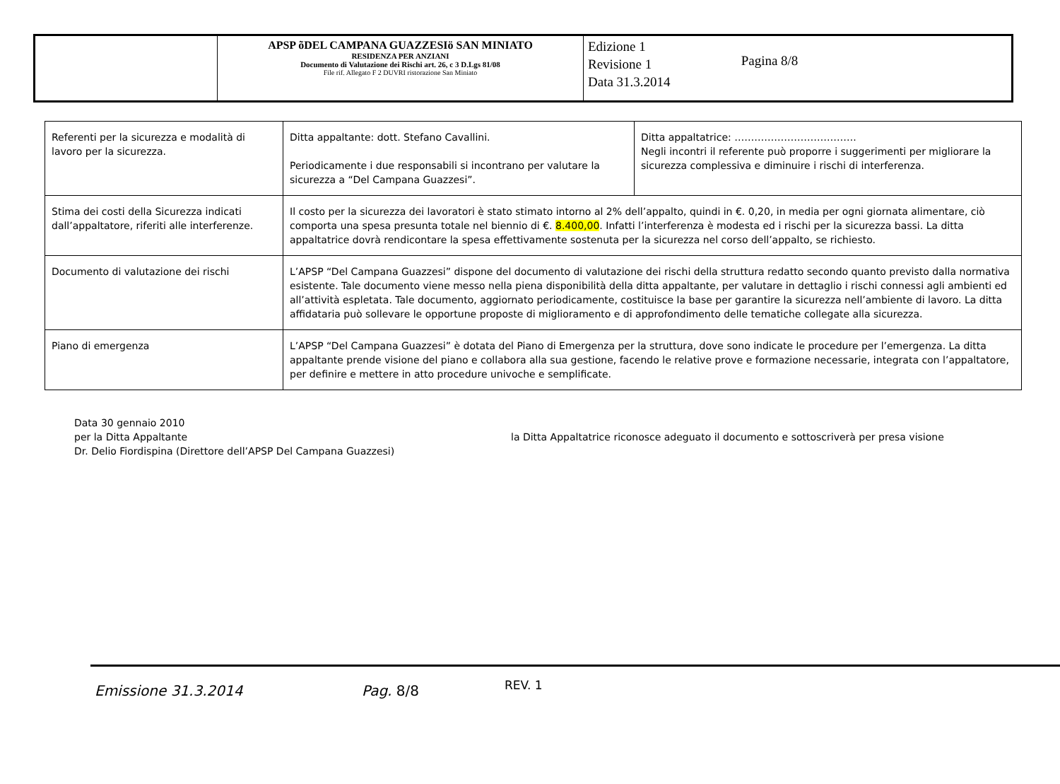| | APSP õDEL CAMPANA GUAZZESIö SAN MINIATO RESIDENZA PER ANZIANI Documento di Valutazione dei Rischi art. 26, c 3 D.Lgs 81/08 File rif. Allegato F 2 DUVRI ristorazione San Miniato | Edizione 1 Revisione 1 Data 31.3.2014 Pagina 8/8 |
| Referenti per la sicurezza e modalità di lavoro per la sicurezza. | Ditta appaltante: dott. Stefano Cavallini. Periodicamente i due responsabili si incontrano per valutare la sicurezza a “Del Campana Guazzesi”. | Ditta appaltatrice: ………………………………. Negli incontri il referente può proporre i suggerimenti per migliorare la sicurezza complessiva e diminuire i rischi di interferenza. |
| Stima dei costi della Sicurezza indicati dall’appaltatore, riferiti alle interferenze. | Il costo per la sicurezza dei lavoratori è stato stimato intorno al 2% dell’appalto, quindi in €. 0,20, in media per ogni giornata alimentare, ciò comporta una spesa presunta totale nel biennio di €. 8.400,00 . Infatti l’interferenza è modesta ed i rischi per la sicurezza bassi. La ditta appaltatrice dovrà rendicontare la spesa effettivamente sostenuta per la sicurezza nel corso dell’appalto, se richiesto. | |
| Documento di valutazione dei rischi | L’APSP “Del Campana Guazzesi” dispone del documento di valutazione dei rischi della struttura redatto secondo quanto previsto dalla normativa esistente. Tale documento viene messo nella piena disponibilità della ditta appaltante, per valutare in dettaglio i rischi connessi agli ambienti ed all’attività espletata. Tale documento, aggiornato periodicamente, costituisce la base per garantire la sicurezza nell’ambiente di lavoro. La ditta affidataria può sollevare le opportune proposte di miglioramento e di approfondimento delle tematiche collegate alla sicurezza. | |
| Piano di emergenza | L’APSP “Del Campana Guazzesi” è dotata del Piano di Emergenza per la struttura, dove sono indicate le procedure per l’emergenza. La ditta appaltante prende visione del piano e collabora alla sua gestione, facendo le relative prove e formazione necessarie, integrata con l’appaltatore, per definire e mettere in atto procedure univoche e semplificate. | |
Data 30 gennaio 2010
per la Ditta Appaltante
Dr. Delio Fiordispina (Direttore dell’APSP Del Campana Guazzesi)
la Ditta Appaltatrice riconosce adeguato il documento e sottoscriverà per presa visione
Emissione 31.3.2014 Pag. 8/8 REV. 1